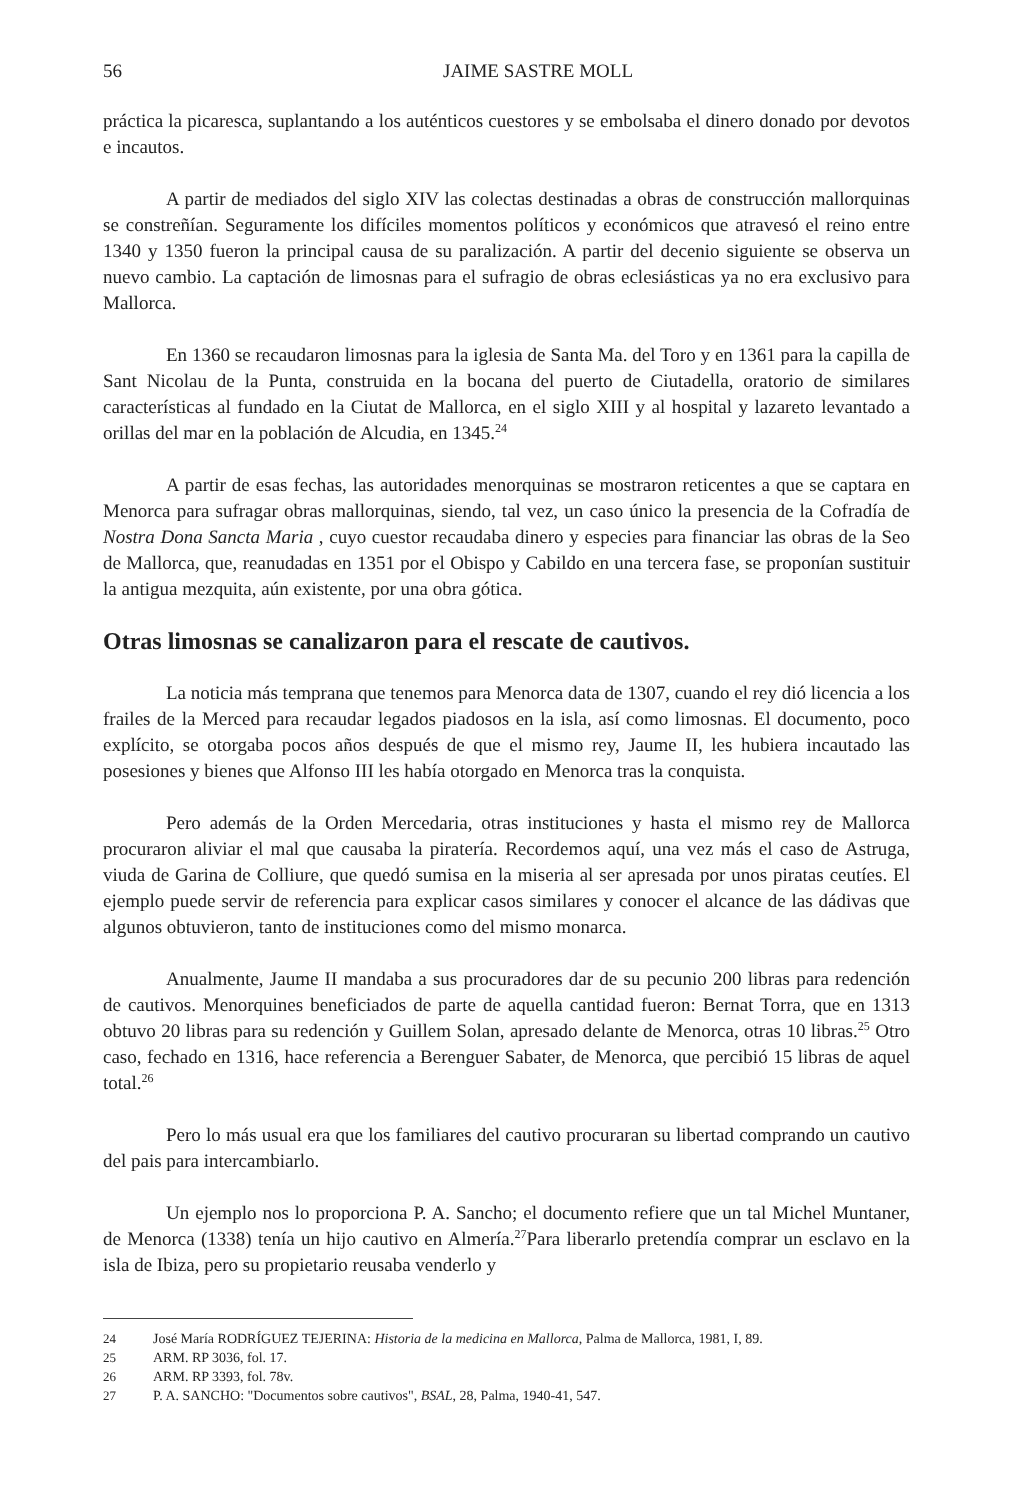56 JAIME SASTRE MOLL
práctica la picaresca, suplantando a los auténticos cuestores y se embolsaba el dinero donado por devotos e incautos.
A partir de mediados del siglo XIV las colectas destinadas a obras de construcción mallorquinas se constreñían. Seguramente los difíciles momentos políticos y económicos que atravesó el reino entre 1340 y 1350 fueron la principal causa de su paralización. A partir del decenio siguiente se observa un nuevo cambio. La captación de limosnas para el sufragio de obras eclesiásticas ya no era exclusivo para Mallorca.
En 1360 se recaudaron limosnas para la iglesia de Santa Ma. del Toro y en 1361 para la capilla de Sant Nicolau de la Punta, construida en la bocana del puerto de Ciutadella, oratorio de similares características al fundado en la Ciutat de Mallorca, en el siglo XIII y al hospital y lazareto levantado a orillas del mar en la población de Alcudia, en 1345.<sup>24</sup>
A partir de esas fechas, las autoridades menorquinas se mostraron reticentes a que se captara en Menorca para sufragar obras mallorquinas, siendo, tal vez, un caso único la presencia de la Cofradía de Nostra Dona Sancta Maria , cuyo cuestor recaudaba dinero y especies para financiar las obras de la Seo de Mallorca, que, reanudadas en 1351 por el Obispo y Cabildo en una tercera fase, se proponían sustituir la antigua mezquita, aún existente, por una obra gótica.
Otras limosnas se canalizaron para el rescate de cautivos.
La noticia más temprana que tenemos para Menorca data de 1307, cuando el rey dió licencia a los frailes de la Merced para recaudar legados piadosos en la isla, así como limosnas. El documento, poco explícito, se otorgaba pocos años después de que el mismo rey, Jaume II, les hubiera incautado las posesiones y bienes que Alfonso III les había otorgado en Menorca tras la conquista.
Pero además de la Orden Mercedaria, otras instituciones y hasta el mismo rey de Mallorca procuraron aliviar el mal que causaba la piratería. Recordemos aquí, una vez más el caso de Astruga, viuda de Garina de Colliure, que quedó sumisa en la miseria al ser apresada por unos piratas ceutíes. El ejemplo puede servir de referencia para explicar casos similares y conocer el alcance de las dádivas que algunos obtuvieron, tanto de instituciones como del mismo monarca.
Anualmente, Jaume II mandaba a sus procuradores dar de su pecunio 200 libras para redención de cautivos. Menorquines beneficiados de parte de aquella cantidad fueron: Bernat Torra, que en 1313 obtuvo 20 libras para su redención y Guillem Solan, apresado delante de Menorca, otras 10 libras.<sup>25</sup> Otro caso, fechado en 1316, hace referencia a Berenguer Sabater, de Menorca, que percibió 15 libras de aquel total.<sup>26</sup>
Pero lo más usual era que los familiares del cautivo procuraran su libertad comprando un cautivo del pais para intercambiarlo.
Un ejemplo nos lo proporciona P. A. Sancho; el documento refiere que un tal Michel Muntaner, de Menorca (1338) tenía un hijo cautivo en Almería.<sup>27</sup>Para liberarlo pretendía comprar un esclavo en la isla de Ibiza, pero su propietario reusaba venderlo y
24 José María RODRÍGUEZ TEJERINA: Historia de la medicina en Mallorca, Palma de Mallorca, 1981, I, 89.
25 ARM. RP 3036, fol. 17.
26 ARM. RP 3393, fol. 78v.
27 P. A. SANCHO: "Documentos sobre cautivos", BSAL, 28, Palma, 1940-41, 547.